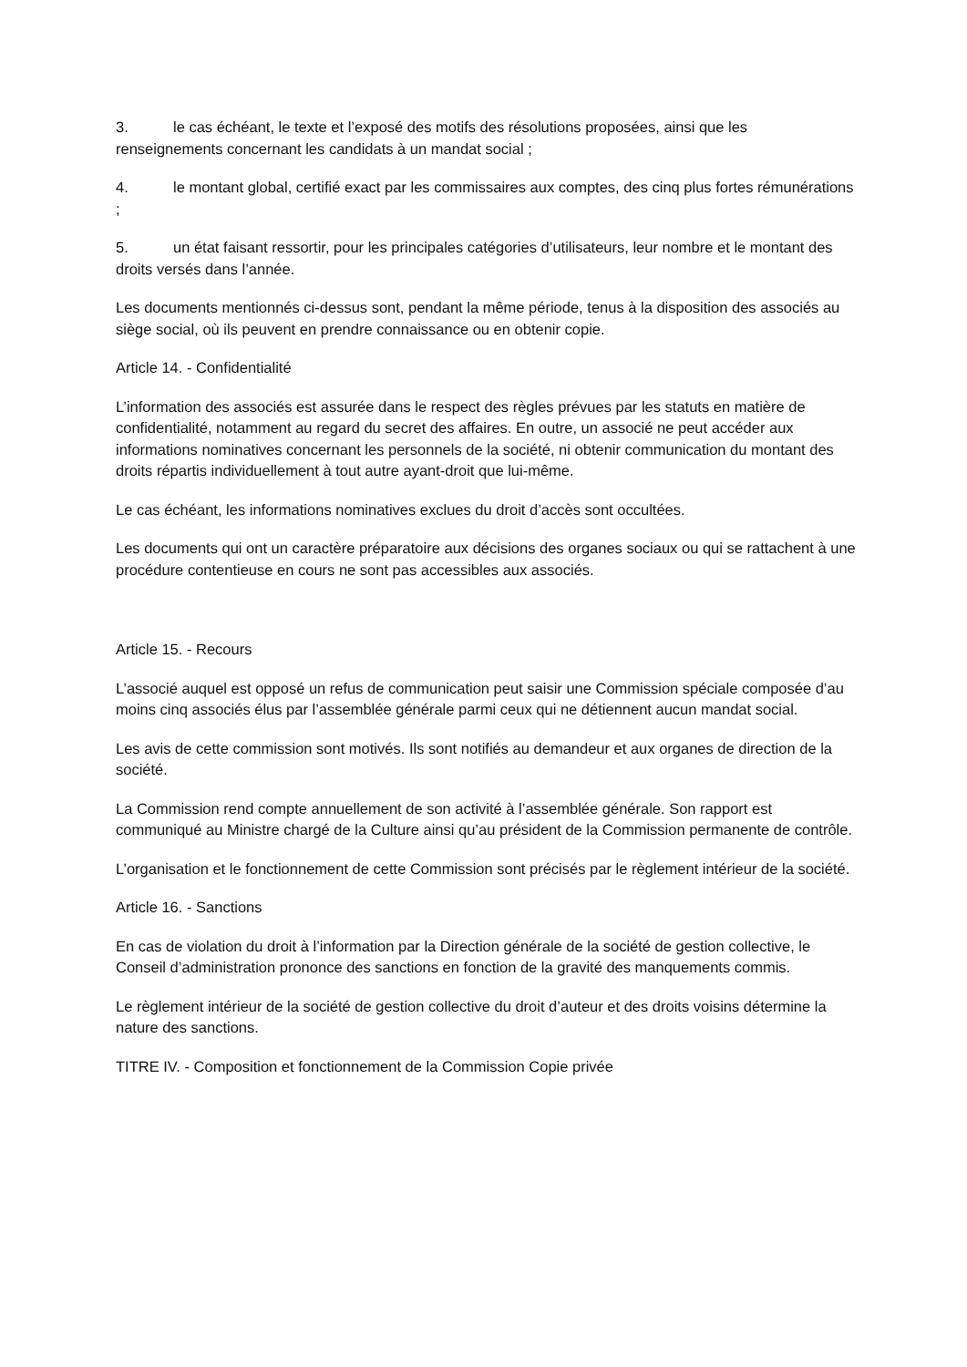3. le cas échéant, le texte et l’exposé des motifs des résolutions proposées, ainsi que les renseignements concernant les candidats à un mandat social ;
4. le montant global, certifié exact par les commissaires aux comptes, des cinq plus fortes rémunérations ;
5. un état faisant ressortir, pour les principales catégories d’utilisateurs, leur nombre et le montant des droits versés dans l’année.
Les documents mentionnés ci-dessus sont, pendant la même période, tenus à la disposition des associés au siège social, où ils peuvent en prendre connaissance ou en obtenir copie.
Article 14. - Confidentialité
L’information des associés est assurée dans le respect des règles prévues par les statuts en matière de confidentialité, notamment au regard du secret des affaires. En outre, un associé ne peut accéder aux informations nominatives concernant les personnels de la société, ni obtenir communication du montant des droits répartis individuellement à tout autre ayant-droit que lui-même.
Le cas échéant, les informations nominatives exclues du droit d’accès sont occultées.
Les documents qui ont un caractère préparatoire aux décisions des organes sociaux ou qui se rattachent à une procédure contentieuse en cours ne sont pas accessibles aux associés.
Article 15. - Recours
L’associé auquel est opposé un refus de communication peut saisir une Commission spéciale composée d’au moins cinq associés élus par l’assemblée générale parmi ceux qui ne détiennent aucun mandat social.
Les avis de cette commission sont motivés. Ils sont notifiés au demandeur et aux organes de direction de la société.
La Commission rend compte annuellement de son activité à l’assemblée générale. Son rapport est communiqué au Ministre chargé de la Culture ainsi qu’au président de la Commission permanente de contrôle.
L’organisation et le fonctionnement de cette Commission sont précisés par le règlement intérieur de la société.
Article 16. - Sanctions
En cas de violation du droit à l’information par la Direction générale de la société de gestion collective, le Conseil d’administration prononce des sanctions en fonction de la gravité des manquements commis.
Le règlement intérieur de la société de gestion collective du droit d’auteur et des droits voisins détermine la nature des sanctions.
TITRE IV. - Composition et fonctionnement de la Commission Copie privée